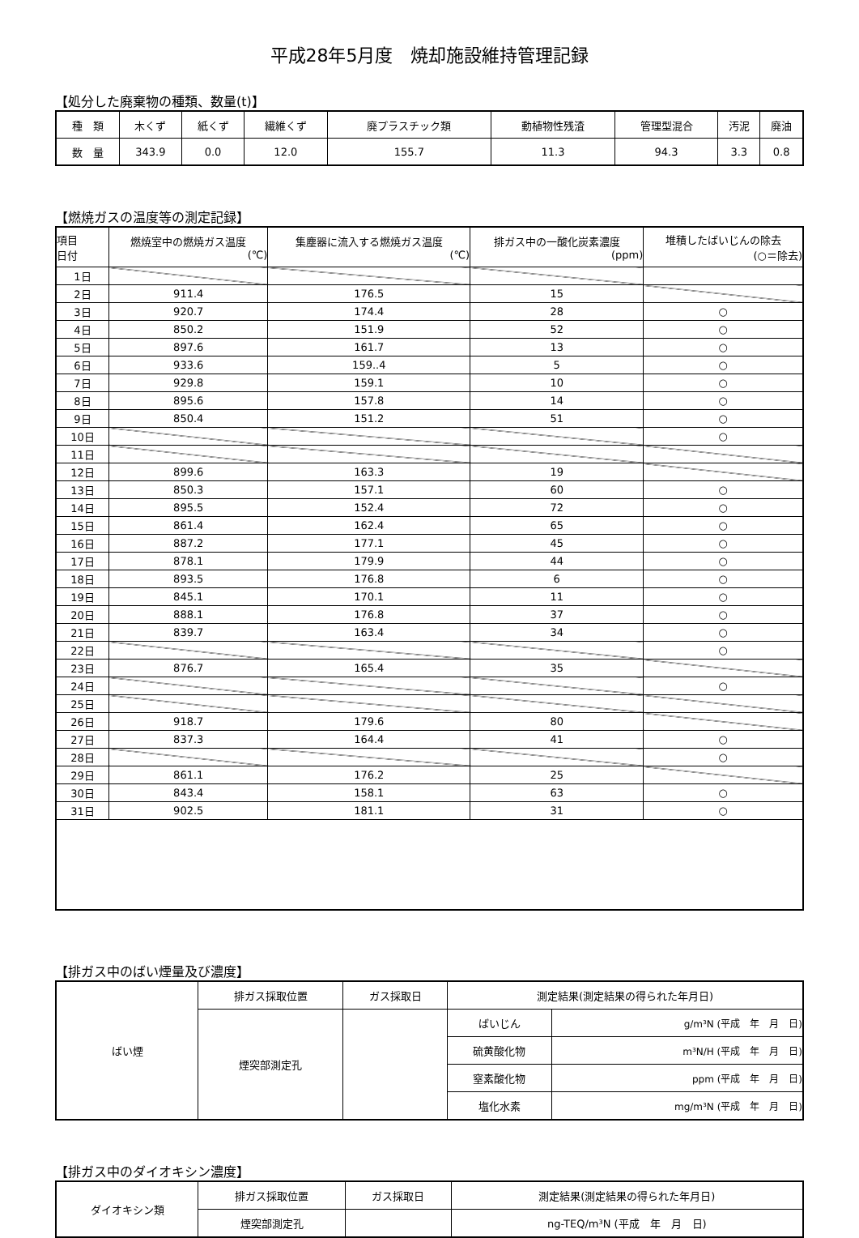平成28年5月度　焼却施設維持管理記録
【処分した廃棄物の種類、数量(t)】
| 種 類 | 木くず | 紙くず | 繊維くず | 廃プラスチック類 | 動植物性残渣 | 管理型混合 | 汚泥 | 廃油 |
| 数 量 | 343.9 | 0.0 | 12.0 | 155.7 | 11.3 | 94.3 | 3.3 | 0.8 |
【燃焼ガスの温度等の測定記録】
| 項目 日付 | 燃焼室中の燃焼ガス温度 (℃) | 集塵器に流入する燃焼ガス温度 (℃) | 排ガス中の一酸化炭素濃度 (ppm) | 堆積したばいじんの除去 (○＝除去) |
| 1日 | | | | |
| 2日 | 911.4 | 176.5 | 15 | |
| 3日 | 920.7 | 174.4 | 28 | ○ |
| 4日 | 850.2 | 151.9 | 52 | ○ |
| 5日 | 897.6 | 161.7 | 13 | ○ |
| 6日 | 933.6 | 159..4 | 5 | ○ |
| 7日 | 929.8 | 159.1 | 10 | ○ |
| 8日 | 895.6 | 157.8 | 14 | ○ |
| 9日 | 850.4 | 151.2 | 51 | ○ |
| 10日 | | | | ○ |
| 11日 | | | | |
| 12日 | 899.6 | 163.3 | 19 | |
| 13日 | 850.3 | 157.1 | 60 | ○ |
| 14日 | 895.5 | 152.4 | 72 | ○ |
| 15日 | 861.4 | 162.4 | 65 | ○ |
| 16日 | 887.2 | 177.1 | 45 | ○ |
| 17日 | 878.1 | 179.9 | 44 | ○ |
| 18日 | 893.5 | 176.8 | 6 | ○ |
| 19日 | 845.1 | 170.1 | 11 | ○ |
| 20日 | 888.1 | 176.8 | 37 | ○ |
| 21日 | 839.7 | 163.4 | 34 | ○ |
| 22日 | | | | ○ |
| 23日 | 876.7 | 165.4 | 35 | |
| 24日 | | | | ○ |
| 25日 | | | | |
| 26日 | 918.7 | 179.6 | 80 | |
| 27日 | 837.3 | 164.4 | 41 | ○ |
| 28日 | | | | ○ |
| 29日 | 861.1 | 176.2 | 25 | |
| 30日 | 843.4 | 158.1 | 63 | ○ |
| 31日 | 902.5 | 181.1 | 31 | ○ |
【排ガス中のばい煙量及び濃度】
| ばい煙 | 排ガス採取位置 | ガス採取日 | 測定結果(測定結果の得られた年月日) | |
| | 煙突部測定孔 | | ばいじん | g/m³N (平成 年 月 日) |
| | | | 硫黄酸化物 | m³N/H (平成 年 月 日) |
| | | | 窒素酸化物 | ppm (平成 年 月 日) |
| | | | 塩化水素 | mg/m³N (平成 年 月 日) |
【排ガス中のダイオキシン濃度】
| ダイオキシン類 | 排ガス採取位置 | ガス採取日 | 測定結果(測定結果の得られた年月日) |
| | 煙突部測定孔 | | ng-TEQ/m³N (平成 年 月 日) |